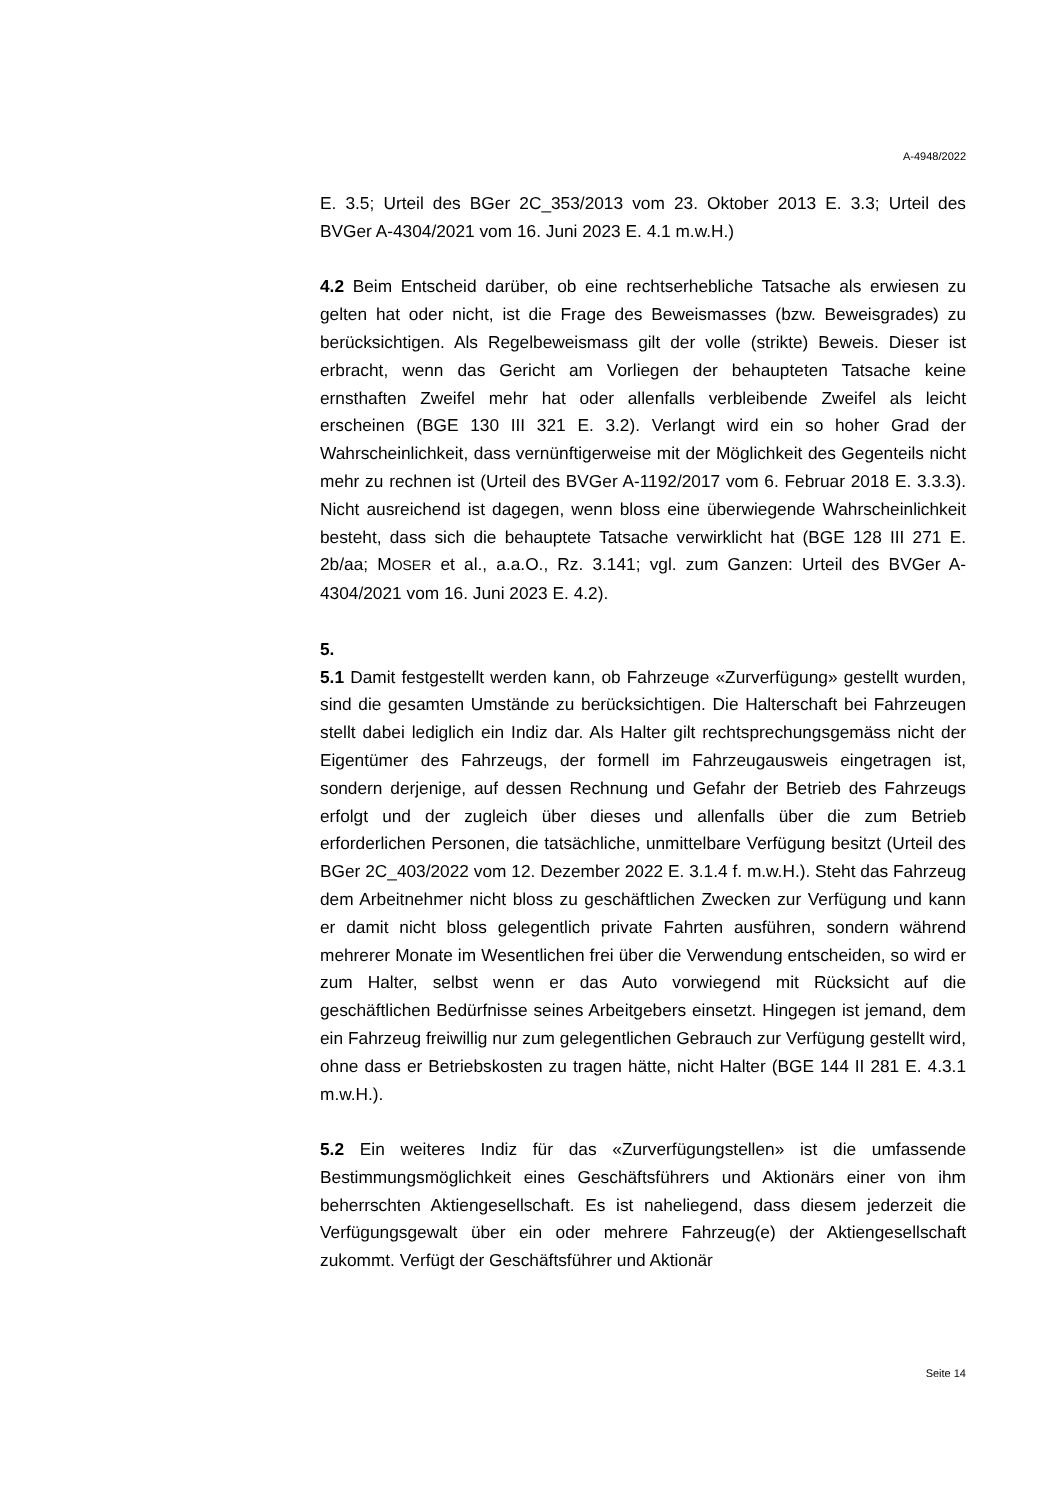A-4948/2022
E. 3.5; Urteil des BGer 2C_353/2013 vom 23. Oktober 2013 E. 3.3; Urteil des BVGer A-4304/2021 vom 16. Juni 2023 E. 4.1 m.w.H.)
4.2 Beim Entscheid darüber, ob eine rechtserhebliche Tatsache als erwiesen zu gelten hat oder nicht, ist die Frage des Beweismasses (bzw. Beweisgrades) zu berücksichtigen. Als Regelbeweismass gilt der volle (strikte) Beweis. Dieser ist erbracht, wenn das Gericht am Vorliegen der behaupteten Tatsache keine ernsthaften Zweifel mehr hat oder allenfalls verbleibende Zweifel als leicht erscheinen (BGE 130 III 321 E. 3.2). Verlangt wird ein so hoher Grad der Wahrscheinlichkeit, dass vernünftigerweise mit der Möglichkeit des Gegenteils nicht mehr zu rechnen ist (Urteil des BVGer A-1192/2017 vom 6. Februar 2018 E. 3.3.3). Nicht ausreichend ist dagegen, wenn bloss eine überwiegende Wahrscheinlichkeit besteht, dass sich die behauptete Tatsache verwirklicht hat (BGE 128 III 271 E. 2b/aa; MOSER et al., a.a.O., Rz. 3.141; vgl. zum Ganzen: Urteil des BVGer A-4304/2021 vom 16. Juni 2023 E. 4.2).
5.
5.1 Damit festgestellt werden kann, ob Fahrzeuge «Zurverfügung» gestellt wurden, sind die gesamten Umstände zu berücksichtigen. Die Halterschaft bei Fahrzeugen stellt dabei lediglich ein Indiz dar. Als Halter gilt rechtsprechungsgemäss nicht der Eigentümer des Fahrzeugs, der formell im Fahrzeugausweis eingetragen ist, sondern derjenige, auf dessen Rechnung und Gefahr der Betrieb des Fahrzeugs erfolgt und der zugleich über dieses und allenfalls über die zum Betrieb erforderlichen Personen, die tatsächliche, unmittelbare Verfügung besitzt (Urteil des BGer 2C_403/2022 vom 12. Dezember 2022 E. 3.1.4 f. m.w.H.). Steht das Fahrzeug dem Arbeitnehmer nicht bloss zu geschäftlichen Zwecken zur Verfügung und kann er damit nicht bloss gelegentlich private Fahrten ausführen, sondern während mehrerer Monate im Wesentlichen frei über die Verwendung entscheiden, so wird er zum Halter, selbst wenn er das Auto vorwiegend mit Rücksicht auf die geschäftlichen Bedürfnisse seines Arbeitgebers einsetzt. Hingegen ist jemand, dem ein Fahrzeug freiwillig nur zum gelegentlichen Gebrauch zur Verfügung gestellt wird, ohne dass er Betriebskosten zu tragen hätte, nicht Halter (BGE 144 II 281 E. 4.3.1 m.w.H.).
5.2 Ein weiteres Indiz für das «Zurverfügungstellen» ist die umfassende Bestimmungsmöglichkeit eines Geschäftsführers und Aktionärs einer von ihm beherrschten Aktiengesellschaft. Es ist naheliegend, dass diesem jederzeit die Verfügungsgewalt über ein oder mehrere Fahrzeug(e) der Aktiengesellschaft zukommt. Verfügt der Geschäftsführer und Aktionär
Seite 14